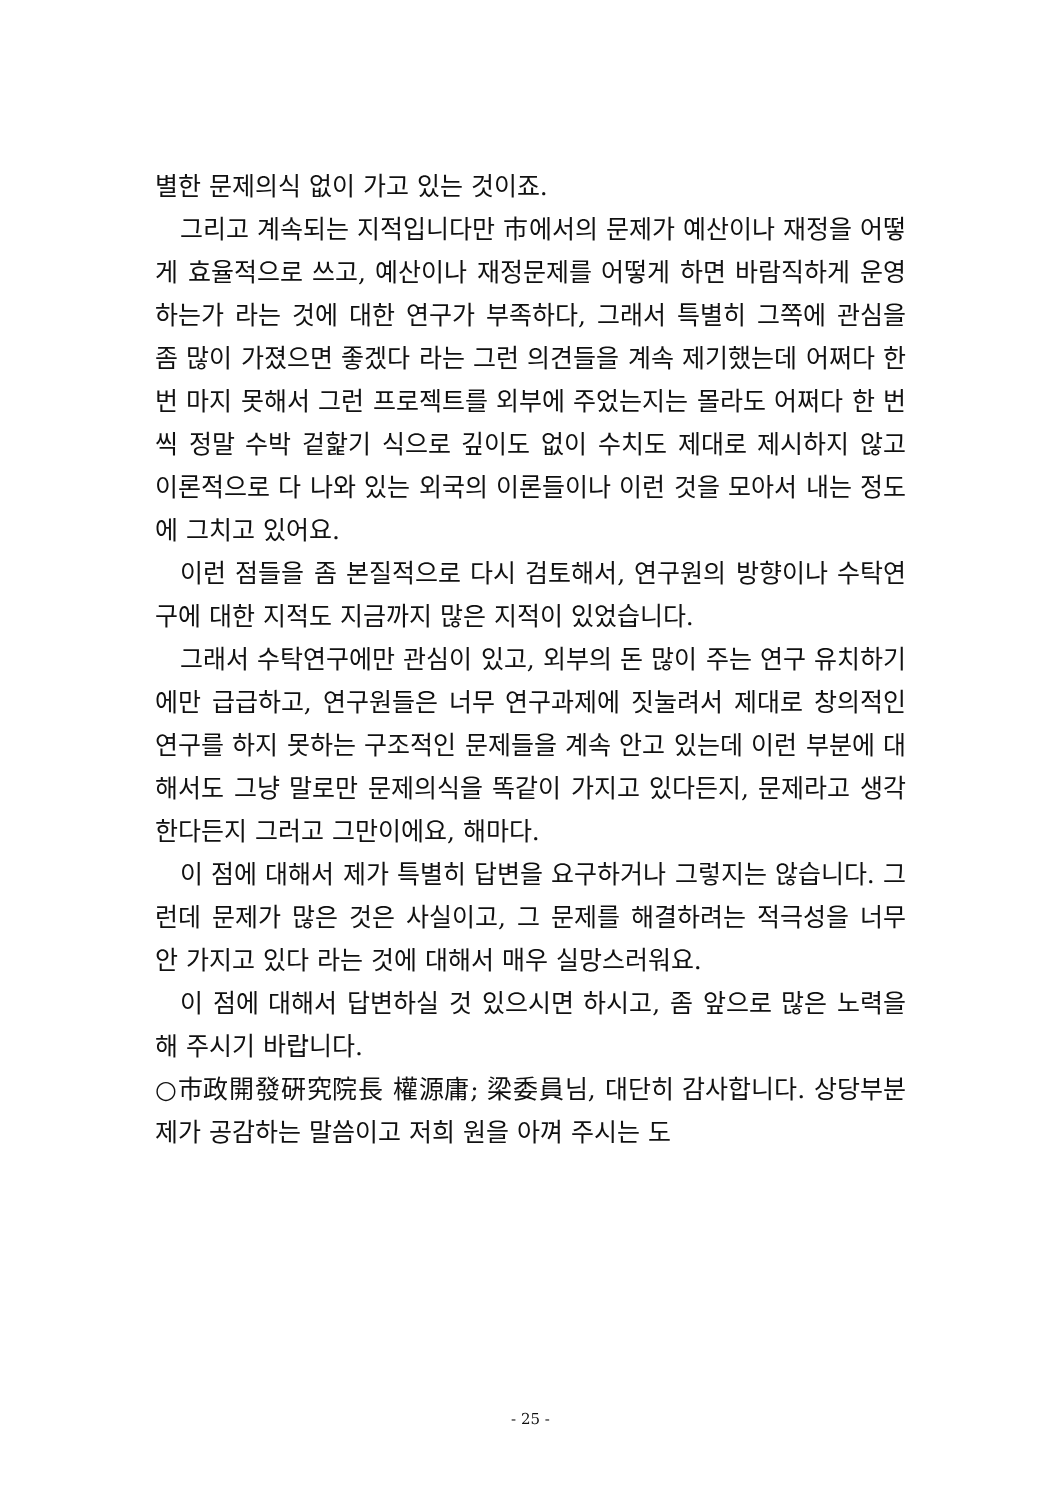별한 문제의식 없이 가고 있는 것이죠.
그리고 계속되는 지적입니다만 市에서의 문제가 예산이나 재정을 어떻게 효율적으로 쓰고, 예산이나 재정문제를 어떻게 하면 바람직하게 운영하는가 라는 것에 대한 연구가 부족하다, 그래서 특별히 그쪽에 관심을 좀 많이 가졌으면 좋겠다 라는 그런 의견들을 계속 제기했는데 어쩌다 한 번 마지 못해서 그런 프로젝트를 외부에 주었는지는 몰라도 어쩌다 한 번씩 정말 수박 겉핥기 식으로 깊이도 없이 수치도 제대로 제시하지 않고 이론적으로 다 나와 있는 외국의 이론들이나 이런 것을 모아서 내는 정도에 그치고 있어요.
이런 점들을 좀 본질적으로 다시 검토해서, 연구원의 방향이나 수탁연구에 대한 지적도 지금까지 많은 지적이 있었습니다.
그래서 수탁연구에만 관심이 있고, 외부의 돈 많이 주는 연구 유치하기에만 급급하고, 연구원들은 너무 연구과제에 짓눌려서 제대로 창의적인 연구를 하지 못하는 구조적인 문제들을 계속 안고 있는데 이런 부분에 대해서도 그냥 말로만 문제의식을 똑같이 가지고 있다든지, 문제라고 생각한다든지 그러고 그만이에요, 해마다.
이 점에 대해서 제가 특별히 답변을 요구하거나 그렇지는 않습니다. 그런데 문제가 많은 것은 사실이고, 그 문제를 해결하려는 적극성을 너무 안 가지고 있다 라는 것에 대해서 매우 실망스러워요.
이 점에 대해서 답변하실 것 있으시면 하시고, 좀 앞으로 많은 노력을 해 주시기 바랍니다.
○市政開發硏究院長 權源庸; 梁委員님, 대단히 감사합니다. 상당부분 제가 공감하는 말씀이고 저희 원을 아껴 주시는 도
- 25 -